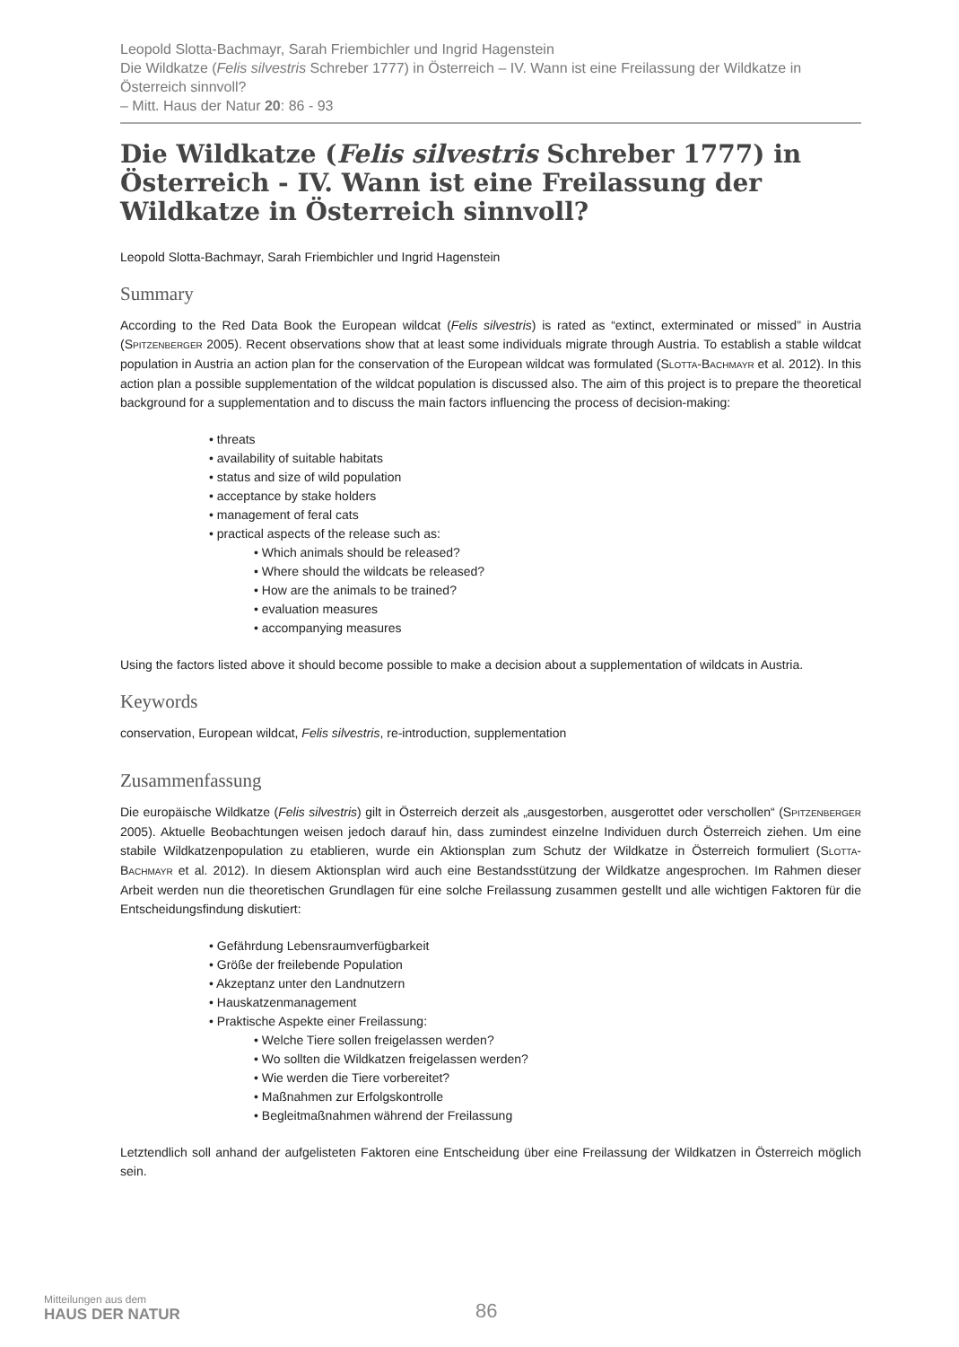Leopold Slotta-Bachmayr, Sarah Friembichler und Ingrid Hagenstein
Die Wildkatze (Felis silvestris Schreber 1777) in Österreich – IV. Wann ist eine Freilassung der Wildkatze in Österreich sinnvoll?
– Mitt. Haus der Natur 20: 86 - 93
Die Wildkatze (Felis silvestris Schreber 1777) in Österreich - IV. Wann ist eine Freilassung der Wildkatze in Österreich sinnvoll?
Leopold Slotta-Bachmayr, Sarah Friembichler und Ingrid Hagenstein
Summary
According to the Red Data Book the European wildcat (Felis silvestris) is rated as “extinct, exterminated or missed” in Austria (SPITZENBERGER 2005). Recent observations show that at least some individuals migrate through Austria. To establish a stable wildcat population in Austria an action plan for the conservation of the European wildcat was formulated (SLOTTA-BACHMAYR et al. 2012). In this action plan a possible supplementation of the wildcat population is discussed also. The aim of this project is to prepare the theoretical background for a supplementation and to discuss the main factors influencing the process of decision-making:
• threats
• availability of suitable habitats
• status and size of wild population
• acceptance by stake holders
• management of feral cats
• practical aspects of the release such as:
• Which animals should be released?
• Where should the wildcats be released?
• How are the animals to be trained?
• evaluation measures
• accompanying measures
Using the factors listed above it should become possible to make a decision about a supplementation of wildcats in Austria.
Keywords
conservation, European wildcat, Felis silvestris, re-introduction, supplementation
Zusammenfassung
Die europäische Wildkatze (Felis silvestris) gilt in Österreich derzeit als „ausgestorben, ausgerottet oder verschollen“ (SPITZENBERGER 2005). Aktuelle Beobachtungen weisen jedoch darauf hin, dass zumindest einzelne Individuen durch Österreich ziehen. Um eine stabile Wildkatzenpopulation zu etablieren, wurde ein Aktionsplan zum Schutz der Wildkatze in Österreich formuliert (SLOTTA-BACHMAYR et al. 2012). In diesem Aktionsplan wird auch eine Bestandsstützung der Wildkatze angesprochen. Im Rahmen dieser Arbeit werden nun die theoretischen Grundlagen für eine solche Freilassung zusammen gestellt und alle wichtigen Faktoren für die Entscheidungsfindung diskutiert:
• Gefährdung Lebensraumverfügbarkeit
• Größe der freilebende Population
• Akzeptanz unter den Landnutzern
• Hauskatzenmanagement
• Praktische Aspekte einer Freilassung:
• Welche Tiere sollen freigelassen werden?
• Wo sollten die Wildkatzen freigelassen werden?
• Wie werden die Tiere vorbereitet?
• Maßnahmen zur Erfolgskontrolle
• Begleitmaßnahmen während der Freilassung
Letztendlich soll anhand der aufgelisteten Faktoren eine Entscheidung über eine Freilassung der Wildkatzen in Österreich möglich sein.
Mitteilungen aus dem
HAUS DER NATUR
86